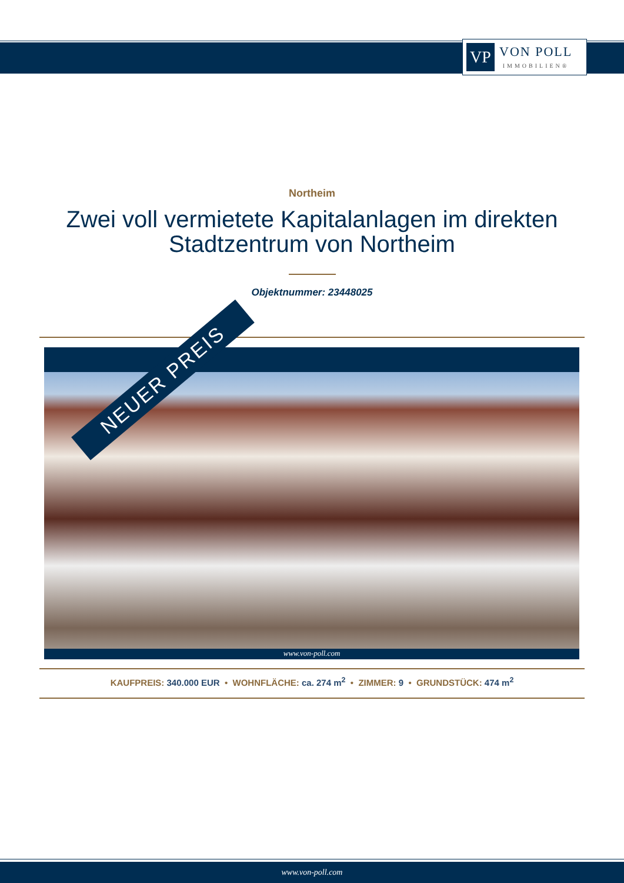VP
VON POLL
IMMOBILIEN®
Northeim
Zwei voll vermietete Kapitalanlagen im direkten Stadtzentrum von Northeim
Objektnummer: 23448025
www.von-poll.com
NEUER PREIS
KAUFPREIS: 340.000 EUR • WOHNFLÄCHE: ca. 274 m<sup>2</sup> • ZIMMER: 9 • GRUNDSTÜCK: 474 m<sup>2</sup>
www.von-poll.com